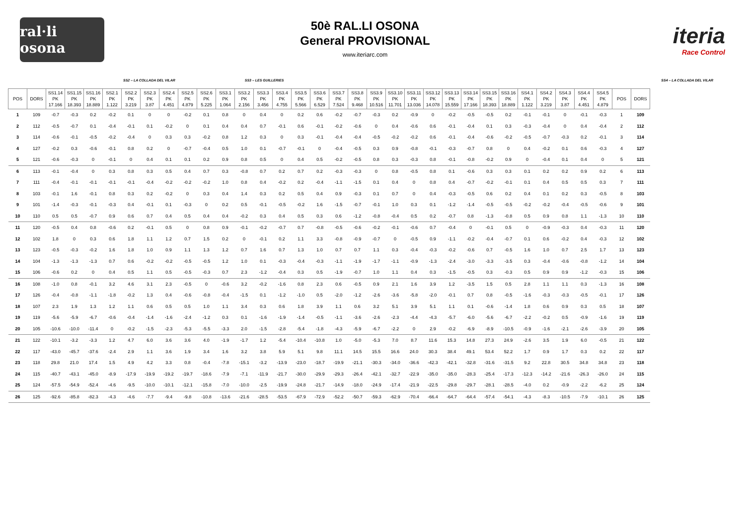ral·li osona
50è RAL.LI OSONA
General PROVISIONAL
www.iteriarc.com
iteria
Race Control
SS2 – LA COLLADA DEL VILAR SS3 – LES GUILLERIES SS4 – LA COLLADA DEL VILAR
| POS | DORS | SS1.14 PK 17.166 | SS1.15 PK 18.393 | SS1.16 PK 18.889 | SS2.1 PK 1.122 | SS2.2 PK 3.219 | SS2.3 PK 3.87 | SS2.4 PK 4.451 | SS2.5 PK 4.879 | SS2.6 PK 5.225 | SS3.1 PK 1.064 | SS3.2 PK 2.156 | SS3.3 PK 3.456 | SS3.4 PK 4.755 | SS3.5 PK 5.566 | SS3.6 PK 6.529 | SS3.7 PK 7.524 | SS3.8 PK 9.468 | SS3.9 PK 10.516 | SS3.10 PK 11.701 | SS3.11 PK 13.036 | SS3.12 PK 14.078 | SS3.13 PK 15.559 | SS3.14 PK 17.166 | SS3.15 PK 18.393 | SS3.16 PK 18.889 | SS4.1 PK 1.122 | SS4.2 PK 3.219 | SS4.3 PK 3.87 | SS4.4 PK 4.451 | SS4.5 PK 4.879 | POS | DORS |
| --- | --- | --- | --- | --- | --- | --- | --- | --- | --- | --- | --- | --- | --- | --- | --- | --- | --- | --- | --- | --- | --- | --- | --- | --- | --- | --- | --- | --- | --- | --- | --- | --- | --- |
| 1 | 109 | -0.7 | -0.3 | 0.2 | -0.2 | 0.1 | 0 | 0 | -0.2 | 0.1 | 0.8 | 0 | 0.4 | 0 | 0.2 | 0.6 | -0.2 | -0.7 | -0.3 | 0.2 | -0.9 | 0 | -0.2 | -0.5 | -0.5 | 0.2 | -0.1 | -0.1 | 0 | -0.1 | -0.3 | 1 | 109 |
| 2 | 112 | -0.5 | -0.7 | 0.1 | -0.4 | -0.1 | 0.1 | -0.2 | 0 | 0.1 | 0.4 | 0.4 | 0.7 | -0.1 | 0.6 | -0.1 | -0.2 | -0.6 | 0 | 0.4 | -0.6 | 0.6 | -0.1 | -0.4 | 0.1 | 0.3 | -0.3 | -0.4 | 0 | 0.4 | -0.4 | 2 | 112 |
| 3 | 114 | -0.6 | -0.1 | -0.5 | -0.2 | -0.4 | 0 | 0.3 | 0.3 | -0.2 | 0.8 | 1.2 | 0.3 | 0 | 0.3 | -0.1 | -0.4 | -0.4 | -0.5 | -0.2 | -0.2 | 0.6 | -0.1 | -0.4 | -0.6 | -0.2 | -0.5 | -0.7 | -0.3 | 0.2 | -0.1 | 3 | 114 |
| 4 | 127 | -0.2 | 0.3 | -0.6 | -0.1 | 0.8 | 0.2 | 0 | -0.7 | -0.4 | 0.5 | 1.0 | 0.1 | -0.7 | -0.1 | 0 | -0.4 | -0.5 | 0.3 | 0.9 | -0.8 | -0.1 | -0.3 | -0.7 | 0.8 | 0 | 0.4 | -0.2 | 0.1 | 0.6 | -0.3 | 4 | 127 |
| 5 | 121 | -0.6 | -0.3 | 0 | -0.1 | 0 | 0.4 | 0.1 | 0.1 | 0.2 | 0.9 | 0.8 | 0.5 | 0 | 0.4 | 0.5 | -0.2 | -0.5 | 0.8 | 0.3 | -0.3 | 0.8 | -0.1 | -0.8 | -0.2 | 0.9 | 0 | -0.4 | 0.1 | 0.4 | 0 | 5 | 121 |
| 6 | 113 | -0.1 | -0.4 | 0 | 0.3 | 0.8 | 0.3 | 0.5 | 0.4 | 0.7 | 0.3 | -0.8 | 0.7 | 0.2 | 0.7 | 0.2 | -0.3 | -0.3 | 0 | 0.8 | -0.5 | 0.8 | 0.1 | -0.6 | 0.3 | 0.3 | 0.1 | 0.2 | 0.2 | 0.9 | 0.2 | 6 | 113 |
| 7 | 111 | -0.4 | -0.1 | -0.1 | -0.1 | -0.1 | -0.4 | -0.2 | -0.2 | -0.2 | 1.0 | 0.8 | 0.4 | -0.2 | 0.2 | -0.4 | -1.1 | -1.5 | 0.1 | 0.4 | 0 | 0.8 | 0.4 | -0.7 | -0.2 | -0.1 | 0.1 | 0.4 | 0.5 | 0.5 | 0.3 | 7 | 111 |
| 8 | 103 | -0.1 | 1.6 | -0.1 | 0.8 | 0.3 | 0.2 | -0.2 | 0 | 0.3 | 0.4 | 1.4 | 0.3 | 0.2 | 0.5 | 0.4 | 0.9 | -0.3 | 0.1 | 0.7 | 0 | 0.4 | -0.3 | -0.5 | 0.6 | 0.2 | 0.4 | 0.1 | 0.2 | 0.3 | -0.5 | 8 | 103 |
| 9 | 101 | -1.4 | -0.3 | -0.1 | -0.3 | 0.4 | -0.1 | 0.1 | -0.3 | 0 | 0.2 | 0.5 | -0.1 | -0.5 | -0.2 | 1.6 | -1.5 | -0.7 | -0.1 | 1.0 | 0.3 | 0.1 | -1.2 | -1.4 | -0.5 | -0.5 | -0.2 | -0.2 | -0.4 | -0.5 | -0.6 | 9 | 101 |
| 10 | 110 | 0.5 | 0.5 | -0.7 | 0.9 | 0.6 | 0.7 | 0.4 | 0.5 | 0.4 | 0.4 | -0.2 | 0.3 | 0.4 | 0.5 | 0.3 | 0.6 | -1.2 | -0.8 | -0.4 | 0.5 | 0.2 | -0.7 | 0.8 | -1.3 | -0.8 | 0.5 | 0.9 | 0.8 | 1.1 | -1.3 | 10 | 110 |
| 11 | 120 | -0.5 | 0.4 | 0.8 | -0.6 | 0.2 | -0.1 | 0.5 | 0 | 0.8 | 0.9 | -0.1 | -0.2 | -0.7 | 0.7 | -0.8 | -0.5 | -0.6 | -0.2 | -0.1 | -0.6 | 0.7 | -0.4 | 0 | -0.1 | 0.5 | 0 | -0.9 | -0.3 | 0.4 | -0.3 | 11 | 120 |
| 12 | 102 | 1.8 | 0 | 0.3 | 0.6 | 1.8 | 1.1 | 1.2 | 0.7 | 1.5 | 0.2 | 0 | -0.1 | 0.2 | 1.1 | 3.3 | -0.8 | -0.9 | -0.7 | 0 | -0.5 | 0.9 | -1.1 | -0.2 | -0.4 | -0.7 | 0.1 | 0.6 | -0.2 | 0.4 | -0.3 | 12 | 102 |
| 13 | 123 | -0.5 | -0.3 | -0.2 | 1.6 | 1.8 | 1.0 | 0.9 | 1.1 | 1.3 | 1.2 | 0.7 | 1.6 | 0.7 | 1.3 | 1.0 | 0.7 | 0.7 | 1.1 | 0.3 | -0.4 | -0.3 | -0.2 | -0.6 | 0.7 | -0.5 | 1.6 | 1.0 | 0.7 | 2.5 | 1.7 | 13 | 123 |
| 14 | 104 | -1.3 | -1.3 | -1.3 | 0.7 | 0.6 | -0.2 | -0.2 | -0.5 | -0.5 | 1.2 | 1.0 | 0.1 | -0.3 | -0.4 | -0.3 | -1.1 | -1.9 | -1.7 | -1.1 | -0.9 | -1.3 | -2.4 | -3.0 | -3.3 | -3.5 | 0.3 | -0.4 | -0.6 | -0.8 | -1.2 | 14 | 104 |
| 15 | 106 | -0.6 | 0.2 | 0 | 0.4 | 0.5 | 1.1 | 0.5 | -0.5 | -0.3 | 0.7 | 2.3 | -1.2 | -0.4 | 0.3 | 0.5 | -1.9 | -0.7 | 1.0 | 1.1 | 0.4 | 0.3 | -1.5 | -0.5 | 0.3 | -0.3 | 0.5 | 0.9 | 0.9 | -1.2 | -0.3 | 15 | 106 |
| 16 | 108 | -1.0 | 0.8 | -0.1 | 3.2 | 4.6 | 3.1 | 2.3 | -0.5 | 0 | -0.6 | 3.2 | -0.2 | -1.6 | 0.8 | 2.3 | 0.6 | -0.5 | 0.9 | 2.1 | 1.6 | 3.9 | 1.2 | -3.5 | 1.5 | 0.5 | 2.8 | 1.1 | 1.1 | 0.3 | -1.3 | 16 | 108 |
| 17 | 126 | -0.4 | -0.8 | -1.1 | -1.8 | -0.2 | 1.3 | 0.4 | -0.6 | -0.8 | -0.4 | -1.5 | 0.1 | -1.2 | -1.0 | 0.5 | -2.0 | -1.2 | -2.6 | -3.6 | -5.8 | -2.0 | -0.1 | 0.7 | 0.8 | -0.5 | -1.6 | -0.3 | -0.3 | -0.5 | -0.1 | 17 | 126 |
| 18 | 107 | 2.3 | 1.9 | 1.3 | 1.2 | 1.1 | 0.6 | 0.5 | 0.5 | 1.0 | 1.1 | 3.4 | 0.3 | 0.6 | 1.8 | 3.9 | 1.1 | 0.6 | 3.2 | 5.1 | 3.9 | 5.1 | 1.1 | 0.1 | -0.6 | -1.4 | 1.8 | 0.6 | 0.9 | 0.3 | 0.5 | 18 | 107 |
| 19 | 119 | -5.6 | -5.9 | -6.7 | -0.6 | -0.4 | -1.4 | -1.6 | -2.4 | -1.2 | 0.3 | 0.1 | -1.6 | -1.9 | -1.4 | -0.5 | -1.1 | -3.6 | -2.6 | -2.3 | -4.4 | -4.3 | -5.7 | -6.0 | -5.6 | -6.7 | -2.2 | -0.2 | 0.5 | -0.9 | -1.6 | 19 | 119 |
| 20 | 105 | -10.6 | -10.0 | -11.4 | 0 | -0.2 | -1.5 | -2.3 | -5.3 | -5.5 | -3.3 | 2.0 | -1.5 | -2.8 | -5.4 | -1.8 | -4.3 | -5.9 | -6.7 | -2.2 | 0 | 2.9 | -0.2 | -6.9 | -8.9 | -10.5 | -0.9 | -1.6 | -2.1 | -2.6 | -3.9 | 20 | 105 |
| 21 | 122 | -10.1 | -3.2 | -3.3 | 1.2 | 4.7 | 6.0 | 3.6 | 3.6 | 4.0 | -1.9 | -1.7 | 1.2 | -5.4 | -10.4 | -10.8 | 1.0 | -5.0 | -5.3 | 7.0 | 8.7 | 11.6 | 15.3 | 14.8 | 27.3 | 24.9 | -2.6 | 3.5 | 1.9 | 6.0 | -0.5 | 21 | 122 |
| 22 | 117 | -43.0 | -45.7 | -37.6 | -2.4 | 2.9 | 1.1 | 3.6 | 1.9 | 3.4 | 1.6 | 3.2 | 3.8 | 5.9 | 5.1 | 9.8 | 11.1 | 14.5 | 15.5 | 16.6 | 24.0 | 30.3 | 38.4 | 49.1 | 53.4 | 52.2 | 1.7 | 0.9 | 1.7 | 0.3 | 0.2 | 22 | 117 |
| 23 | 118 | 29.8 | 21.0 | 17.4 | 1.5 | 4.9 | 4.2 | 3.3 | 0.8 | -0.4 | -7.8 | -15.1 | -3.2 | -13.9 | -23.0 | -18.7 | -19.9 | -21.1 | -30.3 | -34.0 | -36.6 | -42.3 | -42.1 | -32.8 | -31.6 | -31.5 | 9.2 | 22.8 | 30.5 | 34.8 | 34.8 | 23 | 118 |
| 24 | 115 | -40.7 | -43.1 | -45.0 | -8.9 | -17.9 | -19.9 | -19.2 | -19.7 | -18.6 | -7.9 | -7.1 | -11.9 | -21.7 | -30.0 | -29.9 | -29.3 | -26.4 | -42.1 | -32.7 | -22.9 | -35.0 | -35.0 | -28.3 | -25.4 | -17.3 | -12.3 | -14.2 | -21.6 | -26.3 | -26.0 | 24 | 115 |
| 25 | 124 | -57.5 | -54.9 | -52.4 | -4.6 | -9.5 | -10.0 | -10.1 | -12.1 | -15.8 | -7.0 | -10.0 | -2.5 | -19.9 | -24.8 | -21.7 | -14.9 | -18.0 | -24.9 | -17.4 | -21.9 | -22.5 | -29.8 | -29.7 | -28.1 | -28.5 | -4.0 | 0.2 | -0.9 | -2.2 | -6.2 | 25 | 124 |
| 26 | 125 | -92.6 | -85.8 | -82.3 | -4.3 | -4.6 | -7.7 | -9.4 | -9.8 | -10.8 | -13.6 | -21.6 | -28.5 | -53.5 | -67.9 | -72.9 | -52.2 | -50.7 | -59.3 | -62.9 | -70.4 | -66.4 | -64.7 | -64.4 | -57.4 | -54.1 | -4.3 | -8.3 | -10.5 | -7.9 | -10.1 | 26 | 125 |